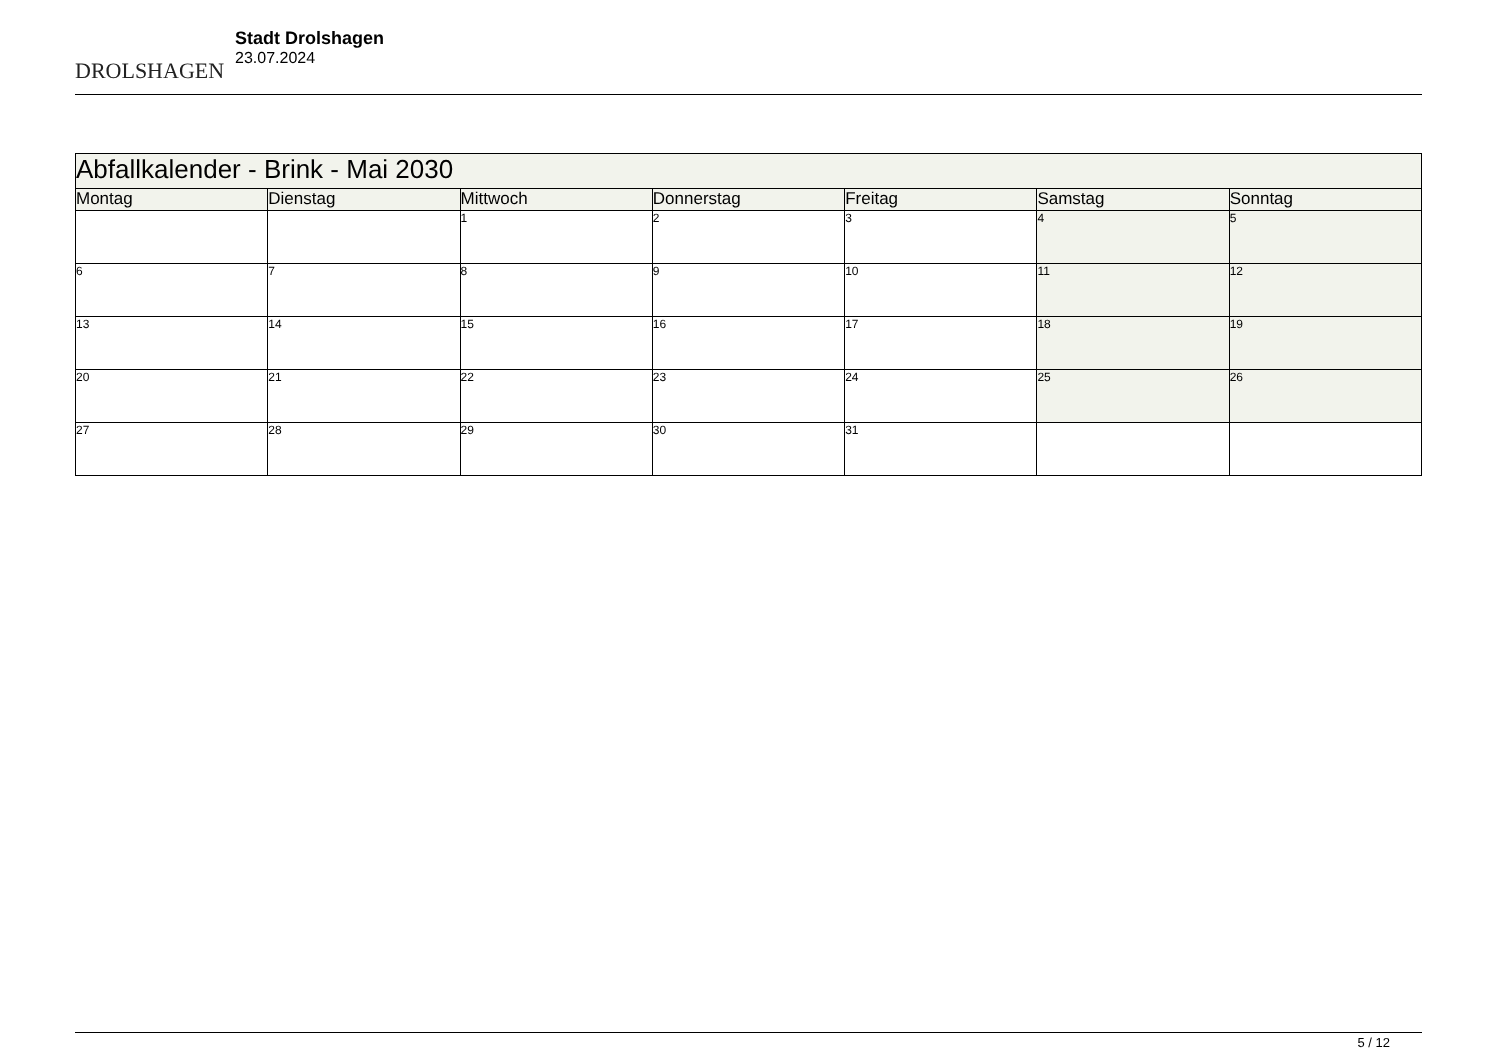DROLSHAGEN
Stadt Drolshagen
23.07.2024
| Abfallkalender - Brink - Mai 2030 | | | | | | |
| Montag | Dienstag | Mittwoch | Donnerstag | Freitag | Samstag | Sonntag |
| | | 1 | 2 | 3 | 4 | 5 |
| 6 | 7 | 8 | 9 | 10 | 11 | 12 |
| 13 | 14 | 15 | 16 | 17 | 18 | 19 |
| 20 | 21 | 22 | 23 | 24 | 25 | 26 |
| 27 | 28 | 29 | 30 | 31 | | |
5 / 12